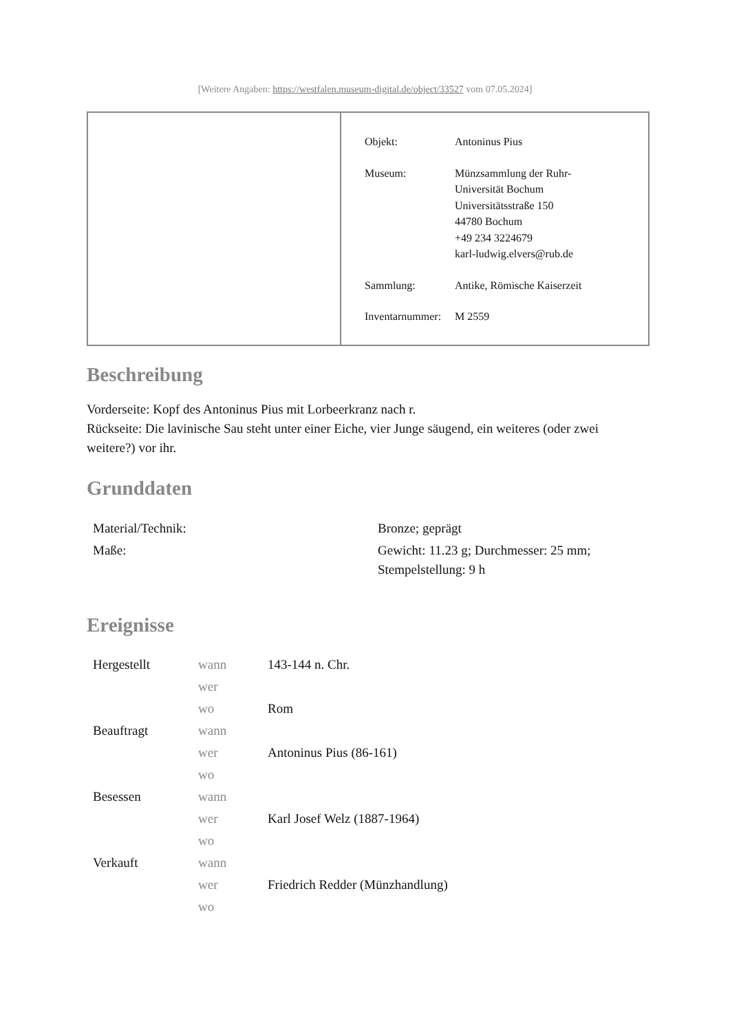[Weitere Angaben: https://westfalen.museum-digital.de/object/33527 vom 07.05.2024]
| Objekt: | Antoninus Pius |
| Museum: | Münzsammlung der Ruhr- Universität Bochum Universitätsstraße 150 44780 Bochum +49 234 3224679 karl-ludwig.elvers@rub.de |
| Sammlung: | Antike, Römische Kaiserzeit |
| Inventarnummer: | M 2559 |
Beschreibung
Vorderseite: Kopf des Antoninus Pius mit Lorbeerkranz nach r.
Rückseite: Die lavinische Sau steht unter einer Eiche, vier Junge säugend, ein weiteres (oder zwei weitere?) vor ihr.
Grunddaten
| Material/Technik: | Bronze; geprägt |
| Maße: | Gewicht: 11.23 g; Durchmesser: 25 mm; Stempelstellung: 9 h |
Ereignisse
| Hergestellt | wann | 143-144 n. Chr. |
| | wer | |
| | wo | Rom |
| Beauftragt | wann | |
| | wer | Antoninus Pius (86-161) |
| | wo | |
| Besessen | wann | |
| | wer | Karl Josef Welz (1887-1964) |
| | wo | |
| Verkauft | wann | |
| | wer | Friedrich Redder (Münzhandlung) |
| | wo | |